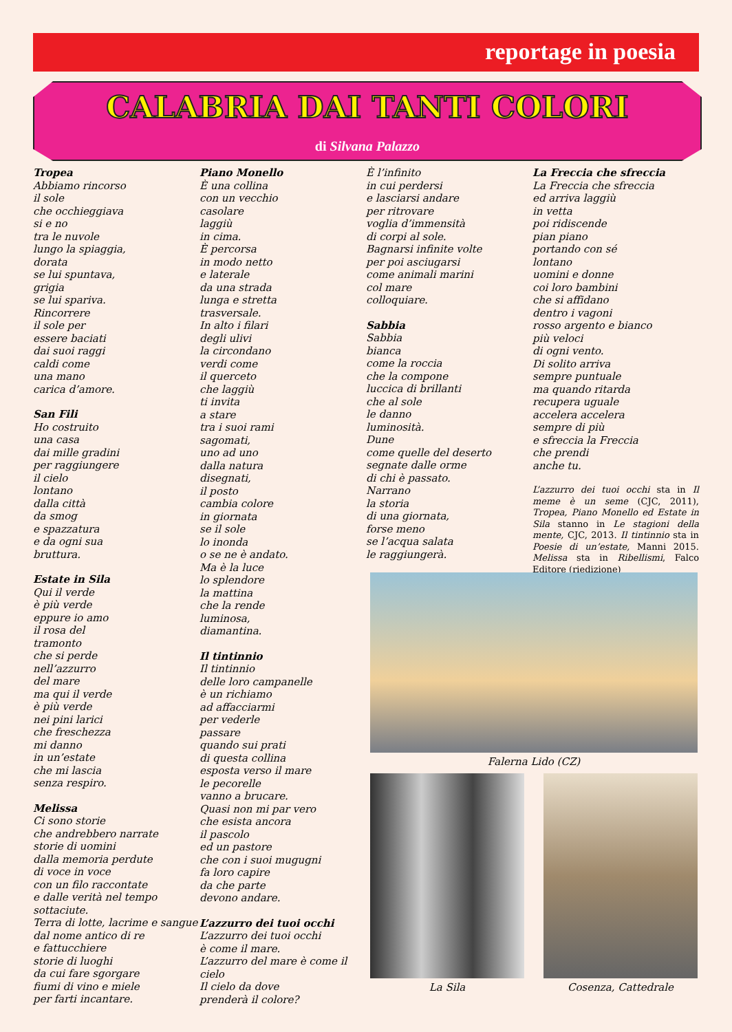reportage in poesia
CALABRIA DAI TANTI COLORI
di Silvana Palazzo
Tropea
Abbiamo rincorso
il sole
che occhieggiava
si e no
tra le nuvole
lungo la spiaggia,
dorata
se lui spuntava,
grigia
se lui spariva.
Rincorrere
il sole per
essere baciati
dai suoi raggi
caldi come
una mano
carica d’amore.
San Fili
Ho costruito
una casa
dai mille gradini
per raggiungere
il cielo
lontano
dalla città
da smog
e spazzatura
e da ogni sua
bruttura.
Estate in Sila
Qui il verde
è più verde
eppure io amo
il rosa del
tramonto
che si perde
nell’azzurro
del mare
ma qui il verde
è più verde
nei pini larici
che freschezza
mi danno
in un’estate
che mi lascia
senza respiro.
Melissa
Ci sono storie
che andrebbero narrate
storie di uomini
dalla memoria perdute
di voce in voce
con un filo raccontate
e dalle verità nel tempo sottaciute.
Terra di lotte, lacrime e sangue
dal nome antico di re
e fattucchiere
storie di luoghi
da cui fare sgorgare
fiumi di vino e miele
per farti incantare.
Piano Monello
È una collina
con un vecchio
casolare
laggiù
in cima.
È percorsa
in modo netto
e laterale
da una strada
lunga e stretta
trasversale.
In alto i filari
degli ulivi
la circondano
verdi come
il querceto
che laggiù
ti invita
a stare
tra i suoi rami
sagomati,
uno ad uno
dalla natura
disegnati,
il posto
cambia colore
in giornata
se il sole
lo inonda
o se ne è andato.
Ma è la luce
lo splendore
la mattina
che la rende
luminosa,
diamantina.
Il tintinnio
Il tintinnio
delle loro campanelle
è un richiamo
ad affacciarmi
per vederle
passare
quando sui prati
di questa collina
esposta verso il mare
le pecorelle
vanno a brucare.
Quasi non mi par vero
che esista ancora
il pascolo
ed un pastore
che con i suoi mugugni
fa loro capire
da che parte
devono andare.
L’azzurro dei tuoi occhi
L’azzurro dei tuoi occhi
è come il mare.
L’azzurro del mare è come il cielo
Il cielo da dove
prenderà il colore?
È l’infinito
in cui perdersi
e lasciarsi andare
per ritrovare
voglia d’immensità
di corpi al sole.
Bagnarsi infinite volte
per poi asciugarsi
come animali marini
col mare
colloquiare.
Sabbia
Sabbia
bianca
come la roccia
che la compone
luccica di brillanti
che al sole
le danno
luminosità.
Dune
come quelle del deserto
segnate dalle orme
di chi è passato.
Narrano
la storia
di una giornata,
forse meno
se l’acqua salata
le raggiungerà.
La Freccia che sfreccia
La Freccia che sfreccia
ed arriva laggiù
in vetta
poi ridiscende
pian piano
portando con sé
lontano
uomini e donne
coi loro bambini
che si affidano
dentro i vagoni
rosso argento e bianco
più veloci
di ogni vento.
Di solito arriva
sempre puntuale
ma quando ritarda
recupera uguale
accelera accelera
sempre di più
e sfreccia la Freccia
che prendi
anche tu.
L’azzurro dei tuoi occhi sta in Il meme è un seme (CJC, 2011), Tropea, Piano Monello ed Estate in Sila stanno in Le stagioni della mente, CJC, 2013. Il tintinnio sta in Poesie di un’estate, Manni 2015. Melissa sta in Ribellismi, Falco Editore (riedizione)
Falerna Lido (CZ)
La Sila Cosenza, Cattedrale